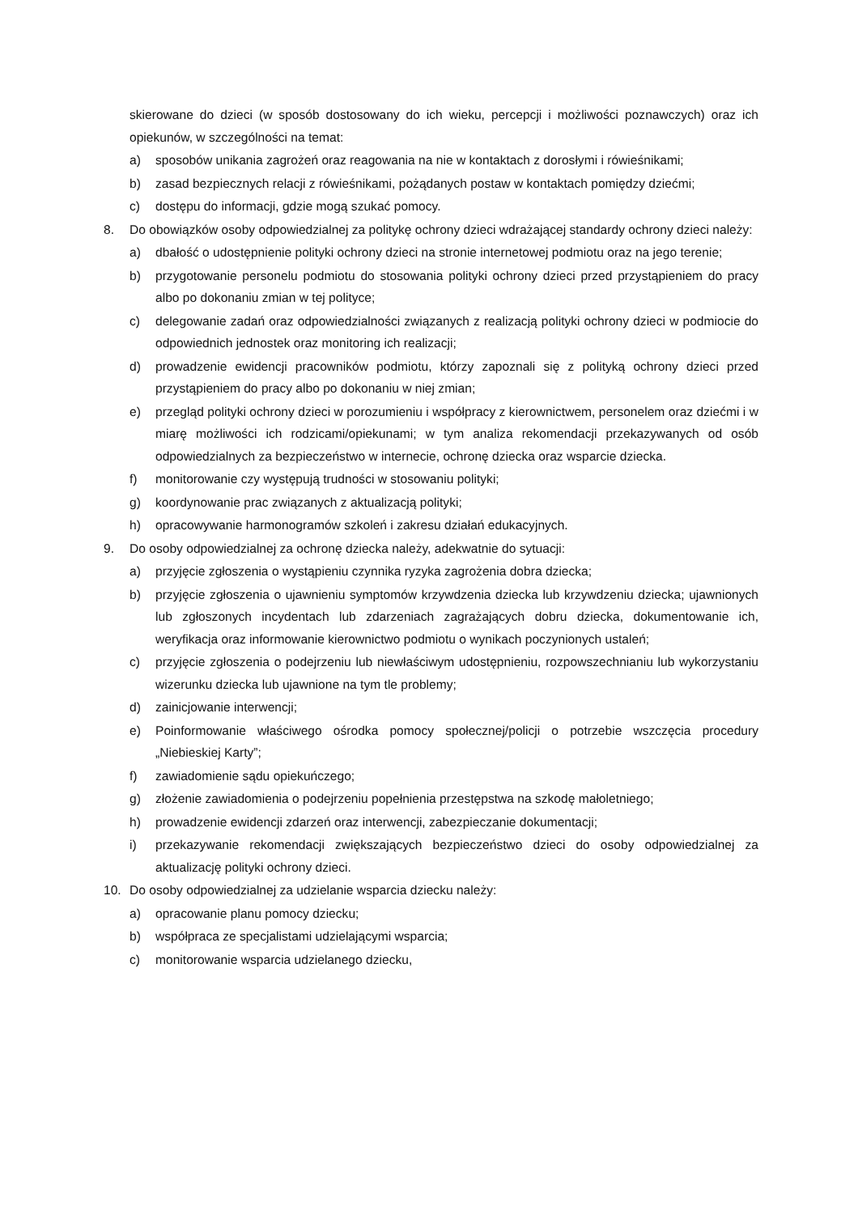skierowane do dzieci (w sposób dostosowany do ich wieku, percepcji i możliwości poznawczych) oraz ich opiekunów, w szczególności na temat:
a) sposobów unikania zagrożeń oraz reagowania na nie w kontaktach z dorosłymi i rówieśnikami;
b) zasad bezpiecznych relacji z rówieśnikami, pożądanych postaw w kontaktach pomiędzy dziećmi;
c) dostępu do informacji, gdzie mogą szukać pomocy.
8. Do obowiązków osoby odpowiedzialnej za politykę ochrony dzieci wdrażającej standardy ochrony dzieci należy:
a) dbałość o udostępnienie polityki ochrony dzieci na stronie internetowej podmiotu oraz na jego terenie;
b) przygotowanie personelu podmiotu do stosowania polityki ochrony dzieci przed przystąpieniem do pracy albo po dokonaniu zmian w tej polityce;
c) delegowanie zadań oraz odpowiedzialności związanych z realizacją polityki ochrony dzieci w podmiocie do odpowiednich jednostek oraz monitoring ich realizacji;
d) prowadzenie ewidencji pracowników podmiotu, którzy zapoznali się z polityką ochrony dzieci przed przystąpieniem do pracy albo po dokonaniu w niej zmian;
e) przegląd polityki ochrony dzieci w porozumieniu i współpracy z kierownictwem, personelem oraz dziećmi i w miarę możliwości ich rodzicami/opiekunami; w tym analiza rekomendacji przekazywanych od osób odpowiedzialnych za bezpieczeństwo w internecie, ochronę dziecka oraz wsparcie dziecka.
f) monitorowanie czy występują trudności w stosowaniu polityki;
g) koordynowanie prac związanych z aktualizacją polityki;
h) opracowywanie harmonogramów szkoleń i zakresu działań edukacyjnych.
9. Do osoby odpowiedzialnej za ochronę dziecka należy, adekwatnie do sytuacji:
a) przyjęcie zgłoszenia o wystąpieniu czynnika ryzyka zagrożenia dobra dziecka;
b) przyjęcie zgłoszenia o ujawnieniu symptomów krzywdzenia dziecka lub krzywdzeniu dziecka; ujawnionych lub zgłoszonych incydentach lub zdarzeniach zagrażających dobru dziecka, dokumentowanie ich, weryfikacja oraz informowanie kierownictwo podmiotu o wynikach poczynionych ustaleń;
c) przyjęcie zgłoszenia o podejrzeniu lub niewłaściwym udostępnieniu, rozpowszechnianiu lub wykorzystaniu wizerunku dziecka lub ujawnione na tym tle problemy;
d) zainicjowanie interwencji;
e) Poinformowanie właściwego ośrodka pomocy społecznej/policji o potrzebie wszczęcia procedury „Niebieskiej Karty”;
f) zawiadomienie sądu opiekuńczego;
g) złożenie zawiadomienia o podejrzeniu popełnienia przestępstwa na szkodę małoletniego;
h) prowadzenie ewidencji zdarzeń oraz interwencji, zabezpieczanie dokumentacji;
i) przekazywanie rekomendacji zwiększających bezpieczeństwo dzieci do osoby odpowiedzialnej za aktualizację polityki ochrony dzieci.
10. Do osoby odpowiedzialnej za udzielanie wsparcia dziecku należy:
a) opracowanie planu pomocy dziecku;
b) współpraca ze specjalistami udzielającymi wsparcia;
c) monitorowanie wsparcia udzielanego dziecku,